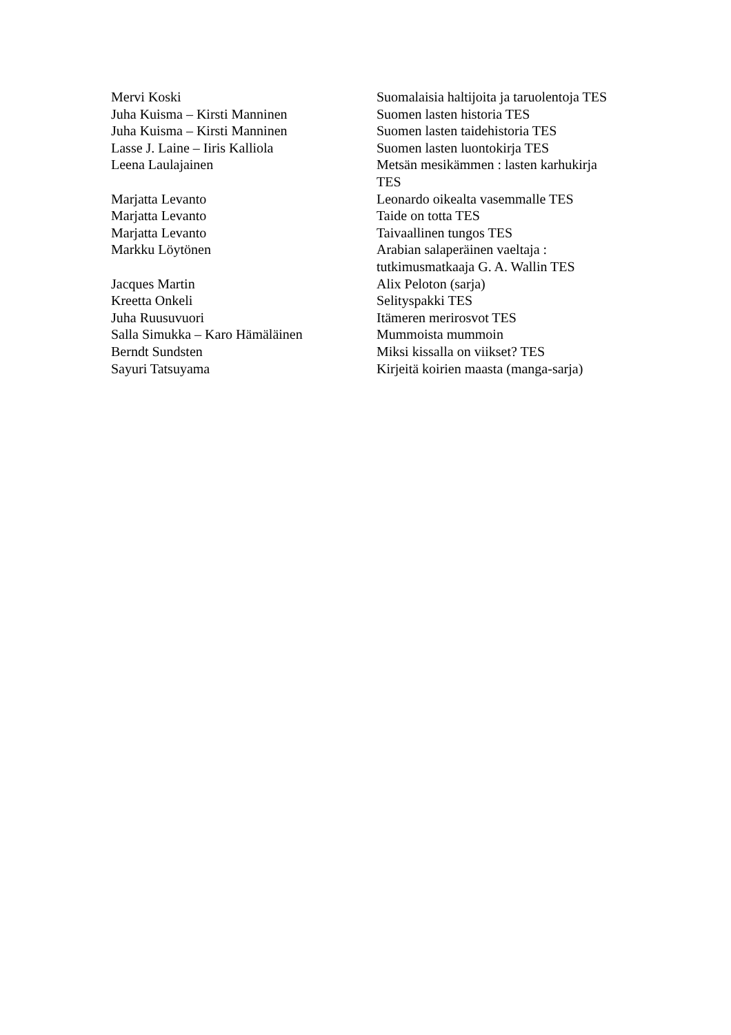| Mervi Koski | Suomalaisia haltijoita ja taruolentoja TES |
| Juha Kuisma – Kirsti Manninen | Suomen lasten historia TES |
| Juha Kuisma – Kirsti Manninen | Suomen lasten taidehistoria TES |
| Lasse J. Laine – Iiris Kalliola | Suomen lasten luontokirja TES |
| Leena Laulajainen | Metsän mesikämmen : lasten karhukirja TES |
| Marjatta Levanto | Leonardo oikealta vasemmalle TES |
| Marjatta Levanto | Taide on totta TES |
| Marjatta Levanto | Taivaallinen tungos TES |
| Markku Löytönen | Arabian salaperäinen vaeltaja : tutkimusmatkaaja G. A. Wallin TES |
| Jacques Martin | Alix Peloton (sarja) |
| Kreetta Onkeli | Selityspakki TES |
| Juha Ruusuvuori | Itämeren merirosvot TES |
| Salla Simukka – Karo Hämäläinen | Mummoista mummoin |
| Berndt Sundsten | Miksi kissalla on viikset? TES |
| Sayuri Tatsuyama | Kirjeitä koirien maasta (manga-sarja) |